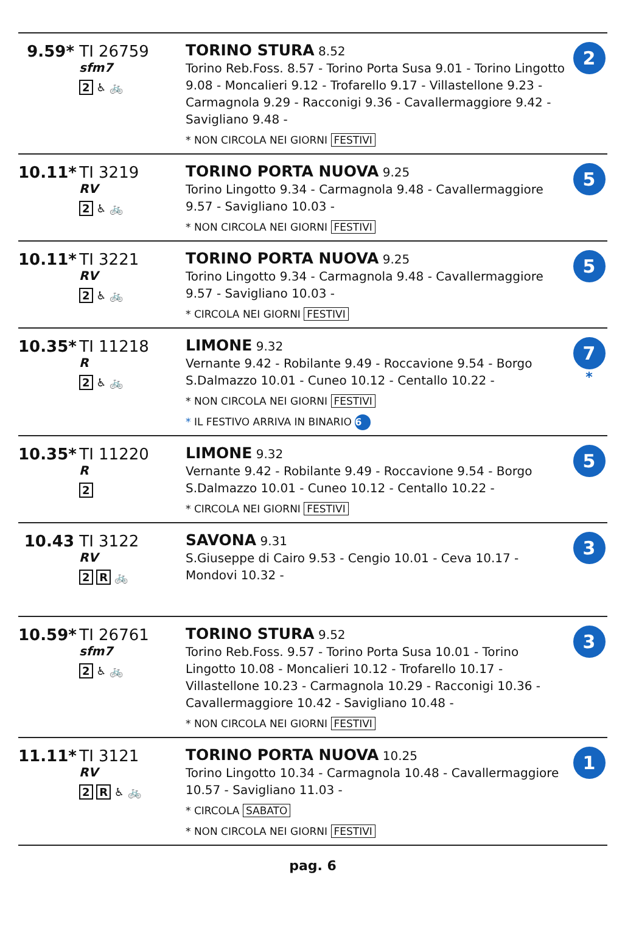| 9.59* TI 26759 sfm7 2 ♿ 🚲 | TORINO STURA 8.52 Torino Reb.Foss. 8.57 - Torino Porta Susa 9.01 - Torino Lingotto 9.08 - Moncalieri 9.12 - Trofarello 9.17 - Villastellone 9.23 - Carmagnola 9.29 - Racconigi 9.36 - Cavallermaggiore 9.42 - Savigliano 9.48 - * NON CIRCOLA NEI GIORNI FESTIVI | 2 |
| 10.11* TI 3219 RV 2 ♿ 🚲 | TORINO PORTA NUOVA 9.25 Torino Lingotto 9.34 - Carmagnola 9.48 - Cavallermaggiore 9.57 - Savigliano 10.03 - * NON CIRCOLA NEI GIORNI FESTIVI | 5 |
| 10.11* TI 3221 RV 2 ♿ 🚲 | TORINO PORTA NUOVA 9.25 Torino Lingotto 9.34 - Carmagnola 9.48 - Cavallermaggiore 9.57 - Savigliano 10.03 - * CIRCOLA NEI GIORNI FESTIVI | 5 |
| 10.35* TI 11218 R 2 ♿ 🚲 | LIMONE 9.32 Vernante 9.42 - Robilante 9.49 - Roccavione 9.54 - Borgo S.Dalmazzo 10.01 - Cuneo 10.12 - Centallo 10.22 - * NON CIRCOLA NEI GIORNI FESTIVI * IL FESTIVO ARRIVA IN BINARIO 6 | 7 * |
| 10.35* TI 11220 R 2 | LIMONE 9.32 Vernante 9.42 - Robilante 9.49 - Roccavione 9.54 - Borgo S.Dalmazzo 10.01 - Cuneo 10.12 - Centallo 10.22 - * CIRCOLA NEI GIORNI FESTIVI | 5 |
| 10.43 TI 3122 RV 2 R 🚲 | SAVONA 9.31 S.Giuseppe di Cairo 9.53 - Cengio 10.01 - Ceva 10.17 - Mondovi 10.32 - | 3 |
| 10.59* TI 26761 sfm7 2 ♿ 🚲 | TORINO STURA 9.52 Torino Reb.Foss. 9.57 - Torino Porta Susa 10.01 - Torino Lingotto 10.08 - Moncalieri 10.12 - Trofarello 10.17 - Villastellone 10.23 - Carmagnola 10.29 - Racconigi 10.36 - Cavallermaggiore 10.42 - Savigliano 10.48 - * NON CIRCOLA NEI GIORNI FESTIVI | 3 |
| 11.11* TI 3121 RV 2 R ♿ 🚲 | TORINO PORTA NUOVA 10.25 Torino Lingotto 10.34 - Carmagnola 10.48 - Cavallermaggiore 10.57 - Savigliano 11.03 - * CIRCOLA SABATO * NON CIRCOLA NEI GIORNI FESTIVI | 1 |
pag. 6